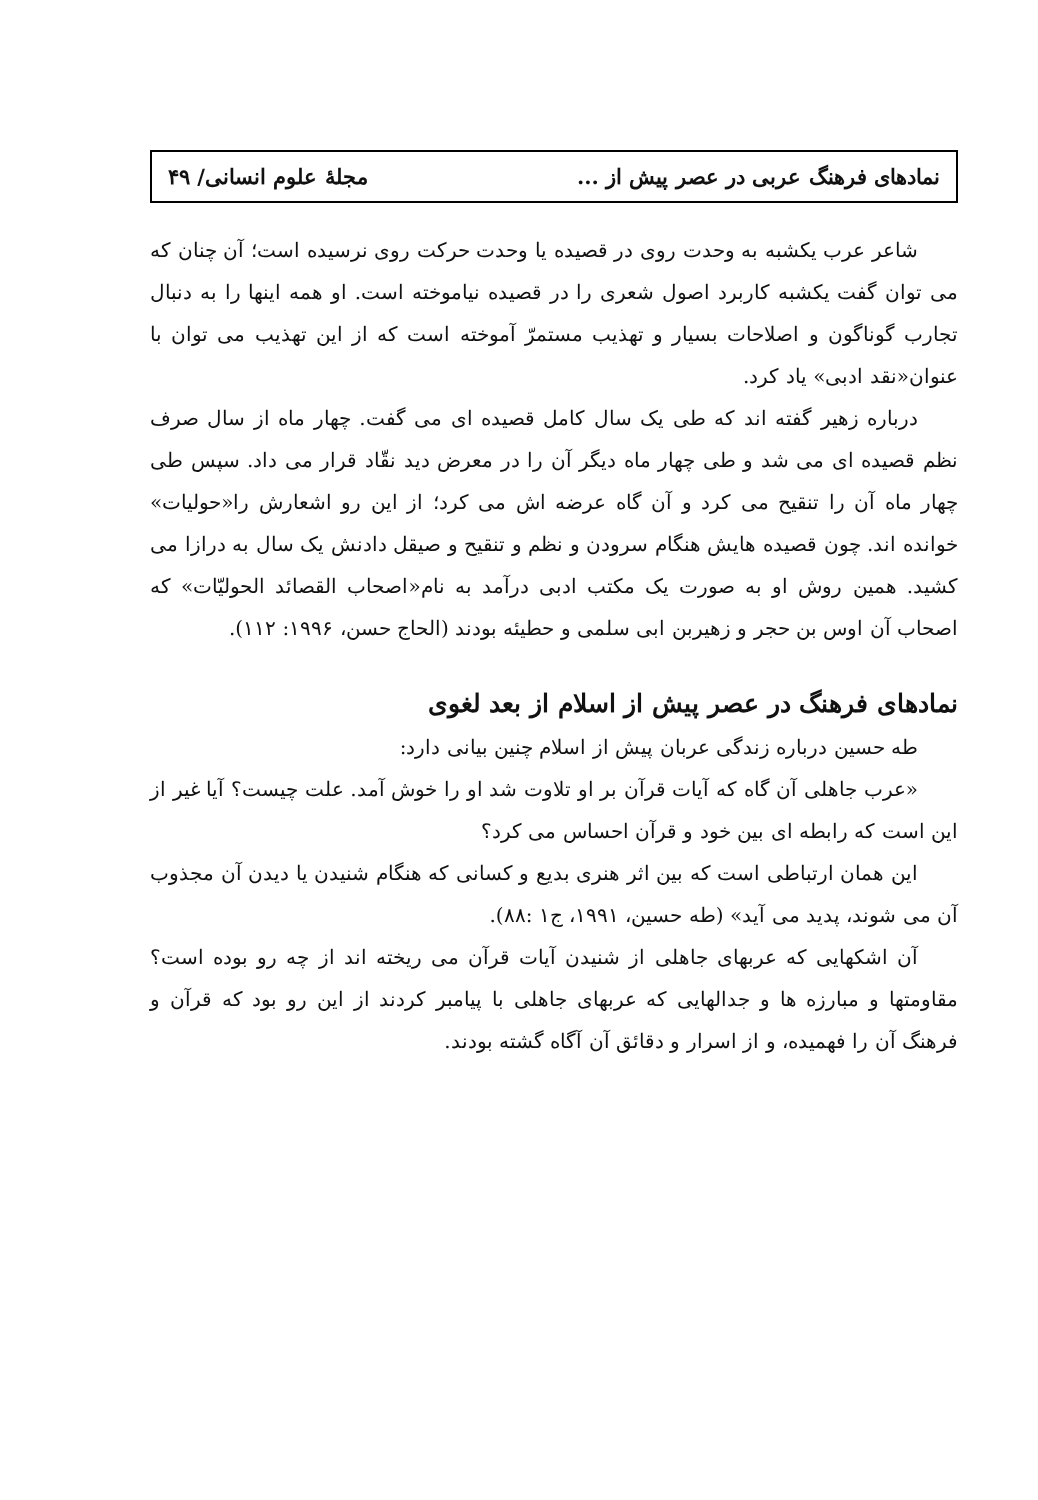نمادهای فرهنگ عربی در عصر پیش از ... مجلهٔ علوم انسانی/ ۴۹
شاعر عرب یکشبه به وحدت روی در قصیده یا وحدت حرکت روی نرسیده است؛ آن چنان که می توان گفت یکشبه کاربرد اصول شعری را در قصیده نیاموخته است. او همه اینها را به دنبال تجارب گوناگون و اصلاحات بسیار و تهذیب مستمرّ آموخته است که از این تهذیب می توان با عنوان«نقد ادبی» یاد کرد.
درباره زهیر گفته اند که طی یک سال کامل قصیده ای می گفت. چهار ماه از سال صرف نظم قصیده ای می شد و طی چهار ماه دیگر آن را در معرض دید نقّاد قرار می داد. سپس طی چهار ماه آن را تنقیح می کرد و آن گاه عرضه اش می کرد؛ از این رو اشعارش را«حولیات» خوانده اند. چون قصیده هایش هنگام سرودن و نظم و تنقیح و صیقل دادنش یک سال به درازا می کشید. همین روش او به صورت یک مکتب ادبی درآمد به نام«اصحاب القصائد الحولیّات» که اصحاب آن اوس بن حجر و زهیربن ابی سلمی و حطیئه بودند (الحاج حسن، ۱۹۹۶: ۱۱۲).
نمادهای فرهنگ در عصر پیش از اسلام از بعد لغوی
طه حسین درباره زندگی عربان پیش از اسلام چنین بیانی دارد:
«عرب جاهلی آن گاه که آیات قرآن بر او تلاوت شد او را خوش آمد. علت چیست؟ آیا غیر از این است که رابطه ای بین خود و قرآن احساس می کرد؟
این همان ارتباطی است که بین اثر هنری بدیع و کسانی که هنگام شنیدن یا دیدن آن مجذوب آن می شوند، پدید می آید» (طه حسین، ۱۹۹۱، ج۱ :۸۸).
آن اشکهایی که عربهای جاهلی از شنیدن آیات قرآن می ریخته اند از چه رو بوده است؟ مقاومتها و مبارزه ها و جدالهایی که عربهای جاهلی با پیامبر کردند از این رو بود که قرآن و فرهنگ آن را فهمیده، و از اسرار و دقائق آن آگاه گشته بودند.